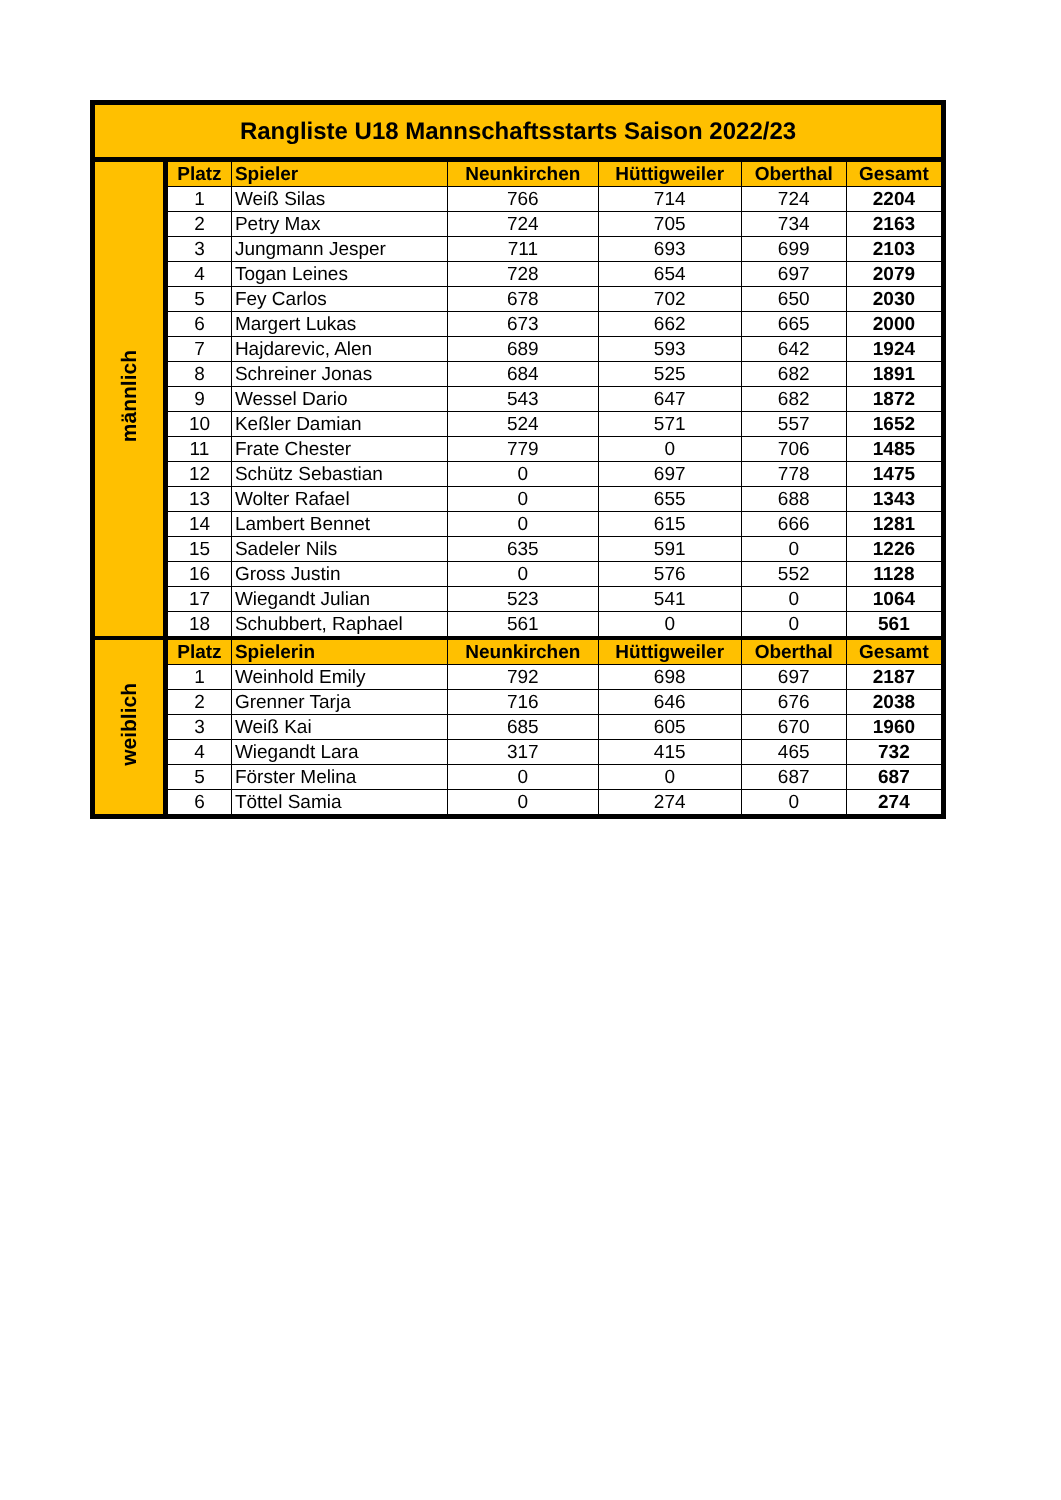| Rangliste U18 Mannschaftsstarts Saison 2022/23 | | | | | | |
| --- | --- | --- | --- | --- | --- | --- |
| männlich | Platz | Spieler | Neunkirchen | Hüttigweiler | Oberthal | Gesamt |
| | 1 | Weiß Silas | 766 | 714 | 724 | 2204 |
| | 2 | Petry Max | 724 | 705 | 734 | 2163 |
| | 3 | Jungmann Jesper | 711 | 693 | 699 | 2103 |
| | 4 | Togan Leines | 728 | 654 | 697 | 2079 |
| | 5 | Fey Carlos | 678 | 702 | 650 | 2030 |
| | 6 | Margert Lukas | 673 | 662 | 665 | 2000 |
| | 7 | Hajdarevic, Alen | 689 | 593 | 642 | 1924 |
| | 8 | Schreiner Jonas | 684 | 525 | 682 | 1891 |
| | 9 | Wessel Dario | 543 | 647 | 682 | 1872 |
| | 10 | Keßler Damian | 524 | 571 | 557 | 1652 |
| | 11 | Frate Chester | 779 | 0 | 706 | 1485 |
| | 12 | Schütz Sebastian | 0 | 697 | 778 | 1475 |
| | 13 | Wolter Rafael | 0 | 655 | 688 | 1343 |
| | 14 | Lambert Bennet | 0 | 615 | 666 | 1281 |
| | 15 | Sadeler Nils | 635 | 591 | 0 | 1226 |
| | 16 | Gross Justin | 0 | 576 | 552 | 1128 |
| | 17 | Wiegandt Julian | 523 | 541 | 0 | 1064 |
| | 18 | Schubbert, Raphael | 561 | 0 | 0 | 561 |
| weiblich | Platz | Spielerin | Neunkirchen | Hüttigweiler | Oberthal | Gesamt |
| | 1 | Weinhold Emily | 792 | 698 | 697 | 2187 |
| | 2 | Grenner Tarja | 716 | 646 | 676 | 2038 |
| | 3 | Weiß Kai | 685 | 605 | 670 | 1960 |
| | 4 | Wiegandt Lara | 317 | 415 | 465 | 732 |
| | 5 | Förster Melina | 0 | 0 | 687 | 687 |
| | 6 | Töttel Samia | 0 | 274 | 0 | 274 |